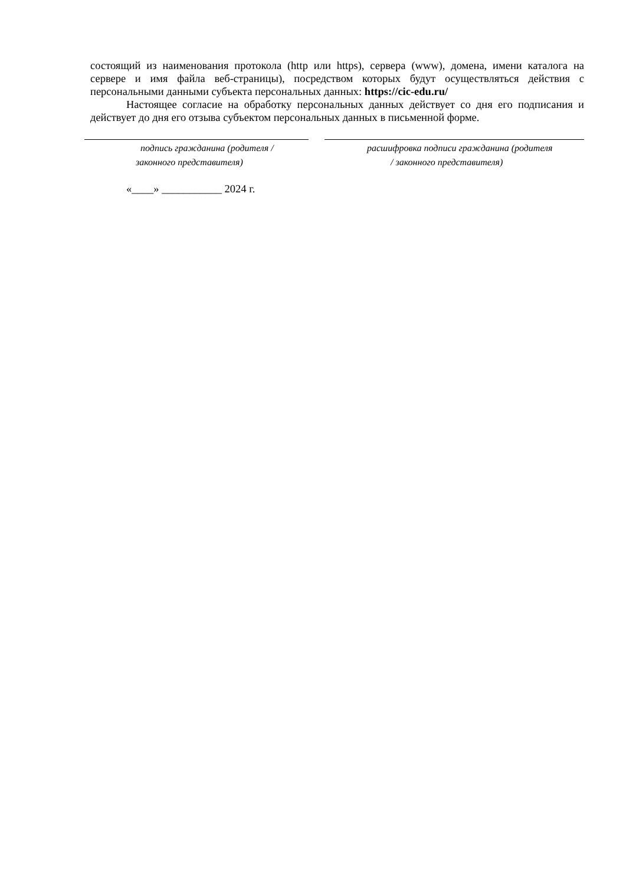состоящий из наименования протокола (http или https), сервера (www), домена, имени каталога на сервере и имя файла веб-страницы), посредством которых будут осуществляться действия с персональными данными субъекта персональных данных: https://cic-edu.ru/
Настоящее согласие на обработку персональных данных действует со дня его подписания и действует до дня его отзыва субъектом персональных данных в письменной форме.
подпись гражданина (родителя /
законного представителя)
расшифровка подписи гражданина (родителя
/ законного представителя)
«____» ___________ 2024 г.